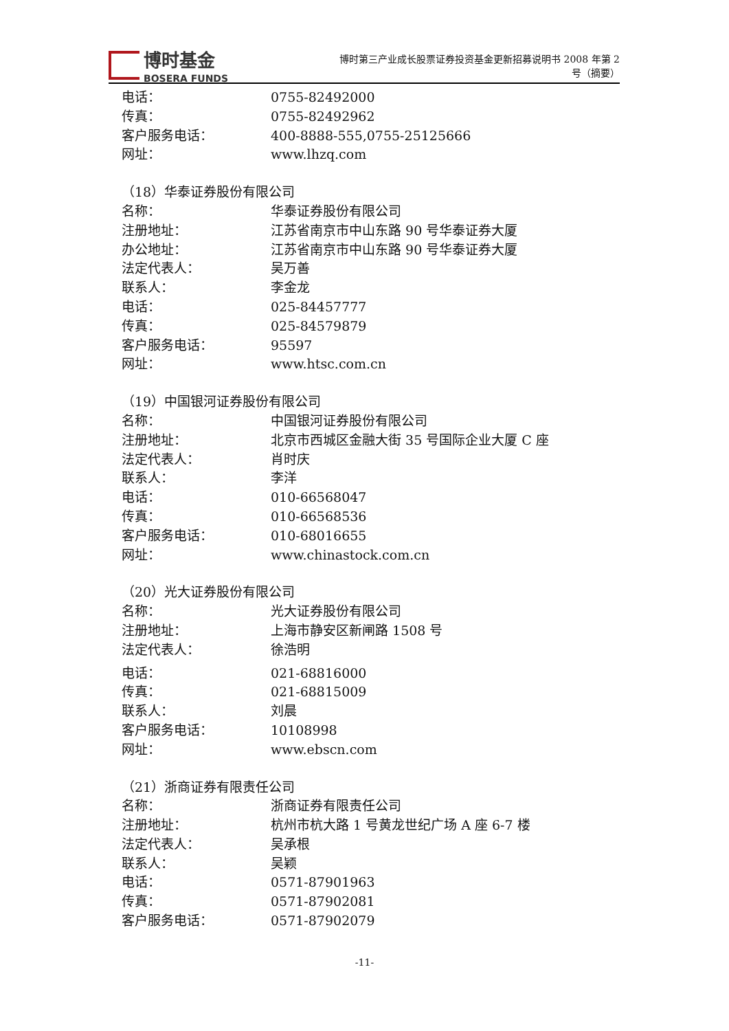博时基金
BOSERA FUNDS
博时第三产业成长股票证券投资基金更新招募说明书 2008 年第 2
号（摘要）
电话： 0755-82492000
传真： 0755-82492962
客户服务电话： 400-8888-555,0755-25125666
网址： www.lhzq.com
（18）华泰证券股份有限公司
名称： 华泰证券股份有限公司
注册地址： 江苏省南京市中山东路 90 号华泰证券大厦
办公地址： 江苏省南京市中山东路 90 号华泰证券大厦
法定代表人： 吴万善
联系人： 李金龙
电话： 025-84457777
传真： 025-84579879
客户服务电话： 95597
网址： www.htsc.com.cn
（19）中国银河证券股份有限公司
名称： 中国银河证券股份有限公司
注册地址： 北京市西城区金融大街 35 号国际企业大厦 C 座
法定代表人： 肖时庆
联系人： 李洋
电话： 010-66568047
传真： 010-66568536
客户服务电话： 010-68016655
网址： www.chinastock.com.cn
（20）光大证券股份有限公司
名称： 光大证券股份有限公司
注册地址： 上海市静安区新闸路 1508 号
法定代表人： 徐浩明
电话： 021-68816000
传真： 021-68815009
联系人： 刘晨
客户服务电话： 10108998
网址： www.ebscn.com
（21）浙商证券有限责任公司
名称： 浙商证券有限责任公司
注册地址： 杭州市杭大路 1 号黄龙世纪广场 A 座 6-7 楼
法定代表人： 吴承根
联系人： 吴颖
电话： 0571-87901963
传真： 0571-87902081
客户服务电话： 0571-87902079
-11-